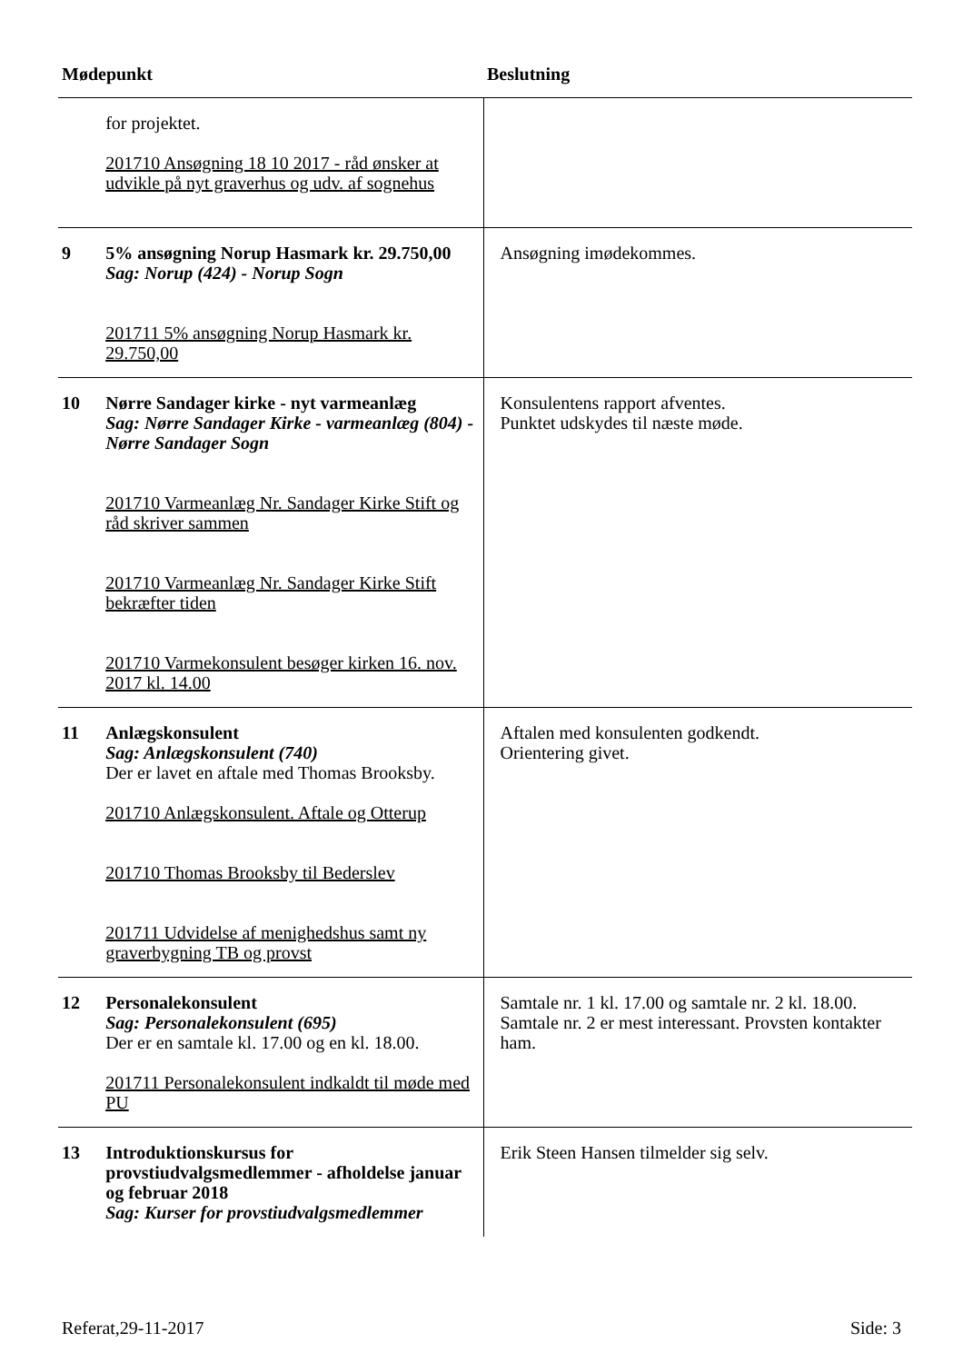| Mødepunkt | | Beslutning |
| --- | --- | --- |
| | for projektet. 201710 Ansøgning 18 10 2017 - råd ønsker at udvikle på nyt graverhus og udv. af sognehus | |
| 9 | 5% ansøgning Norup Hasmark kr. 29.750,00 Sag: Norup (424) - Norup Sogn 201711 5% ansøgning Norup Hasmark kr. 29.750,00 | Ansøgning imødekommes. |
| 10 | Nørre Sandager kirke - nyt varmeanlæg Sag: Nørre Sandager Kirke - varmeanlæg (804) - Nørre Sandager Sogn 201710 Varmeanlæg Nr. Sandager Kirke Stift og råd skriver sammen 201710 Varmeanlæg Nr. Sandager Kirke Stift bekræfter tiden 201710 Varmekonsulent besøger kirken 16. nov. 2017 kl. 14.00 | Konsulentens rapport afventes. Punktet udskydes til næste møde. |
| 11 | Anlægskonsulent Sag: Anlægskonsulent (740) Der er lavet en aftale med Thomas Brooksby. 201710 Anlægskonsulent. Aftale og Otterup 201710 Thomas Brooksby til Bederslev 201711 Udvidelse af menighedshus samt ny graverbygning TB og provst | Aftalen med konsulenten godkendt. Orientering givet. |
| 12 | Personalekonsulent Sag: Personalekonsulent (695) Der er en samtale kl. 17.00 og en kl. 18.00. 201711 Personalekonsulent indkaldt til møde med PU | Samtale nr. 1 kl. 17.00 og samtale nr. 2 kl. 18.00. Samtale nr. 2 er mest interessant. Provsten kontakter ham. |
| 13 | Introduktionskursus for provstiudvalgsmedlemmer - afholdelse januar og februar 2018 Sag: Kurser for provstiudvalgsmedlemmer | Erik Steen Hansen tilmelder sig selv. |
Referat,29-11-2017 Side: 3